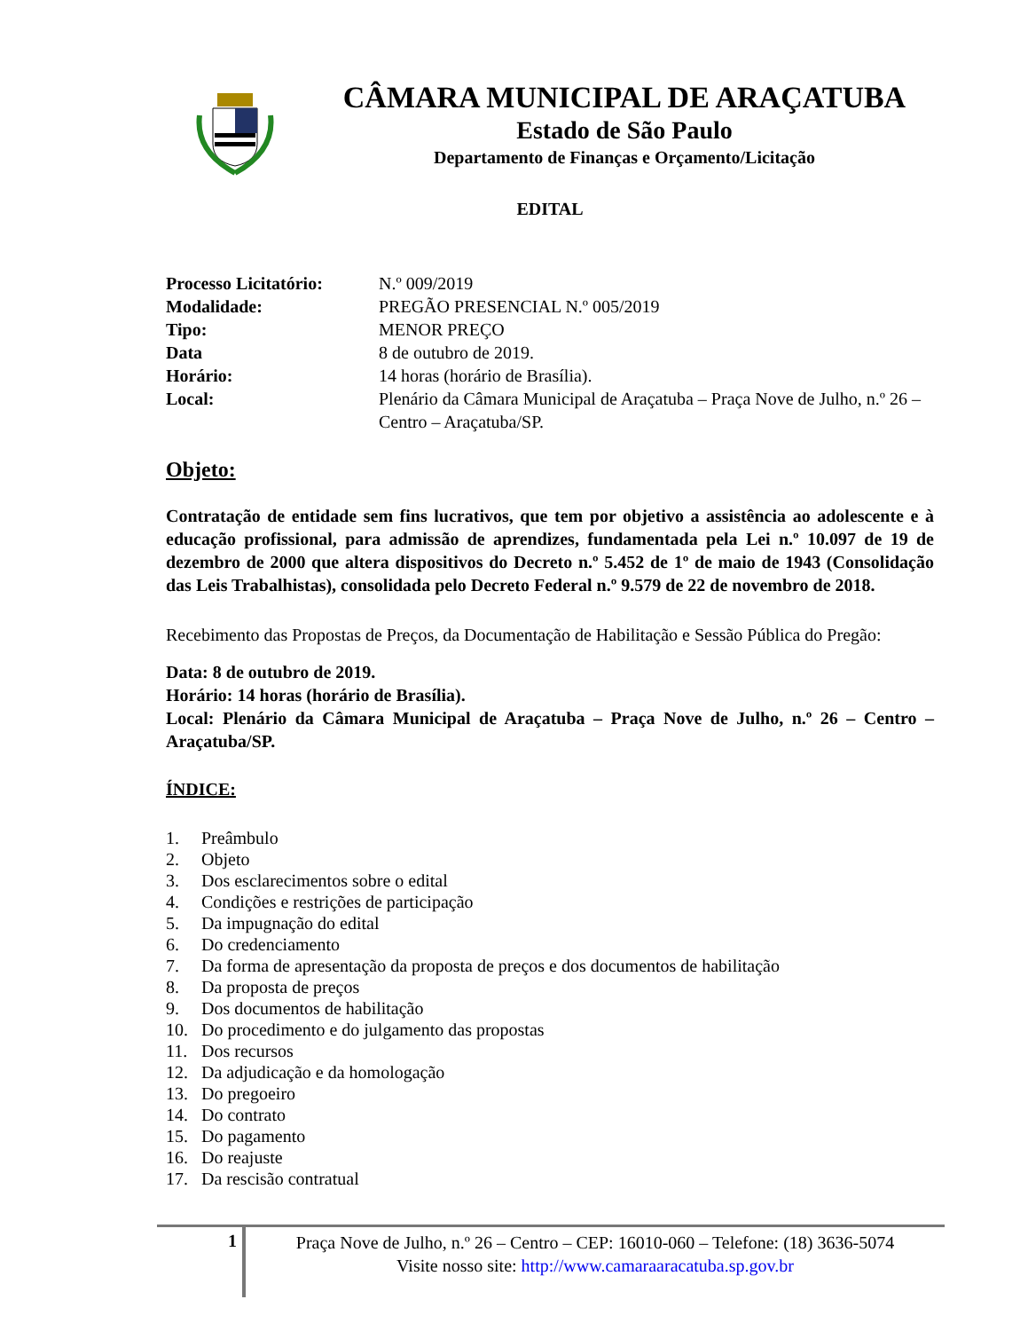CÂMARA MUNICIPAL DE ARAÇATUBA
Estado de São Paulo
Departamento de Finanças e Orçamento/Licitação
EDITAL
Processo Licitatório:
N.º 009/2019
Modalidade:
PREGÃO PRESENCIAL N.º 005/2019
Tipo:
MENOR PREÇO
Data
8 de outubro de 2019.
Horário:
14 horas (horário de Brasília).
Local:
Plenário da Câmara Municipal de Araçatuba – Praça Nove de Julho, n.º 26 – Centro – Araçatuba/SP.
Objeto:
Contratação de entidade sem fins lucrativos, que tem por objetivo a assistência ao adolescente e à educação profissional, para admissão de aprendizes, fundamentada pela Lei n.º 10.097 de 19 de dezembro de 2000 que altera dispositivos do Decreto n.º 5.452 de 1º de maio de 1943 (Consolidação das Leis Trabalhistas), consolidada pelo Decreto Federal n.º 9.579 de 22 de novembro de 2018.
Recebimento das Propostas de Preços, da Documentação de Habilitação e Sessão Pública do Pregão:
Data: 8 de outubro de 2019.
Horário: 14 horas (horário de Brasília).
Local: Plenário da Câmara Municipal de Araçatuba – Praça Nove de Julho, n.º 26 – Centro – Araçatuba/SP.
ÍNDICE:
1. Preâmbulo
2. Objeto
3. Dos esclarecimentos sobre o edital
4. Condições e restrições de participação
5. Da impugnação do edital
6. Do credenciamento
7. Da forma de apresentação da proposta de preços e dos documentos de habilitação
8. Da proposta de preços
9. Dos documentos de habilitação
10. Do procedimento e do julgamento das propostas
11. Dos recursos
12. Da adjudicação e da homologação
13. Do pregoeiro
14. Do contrato
15. Do pagamento
16. Do reajuste
17. Da rescisão contratual
1
Praça Nove de Julho, n.º 26 – Centro – CEP: 16010-060 – Telefone: (18) 3636-5074
Visite nosso site: http://www.camaraaracatuba.sp.gov.br